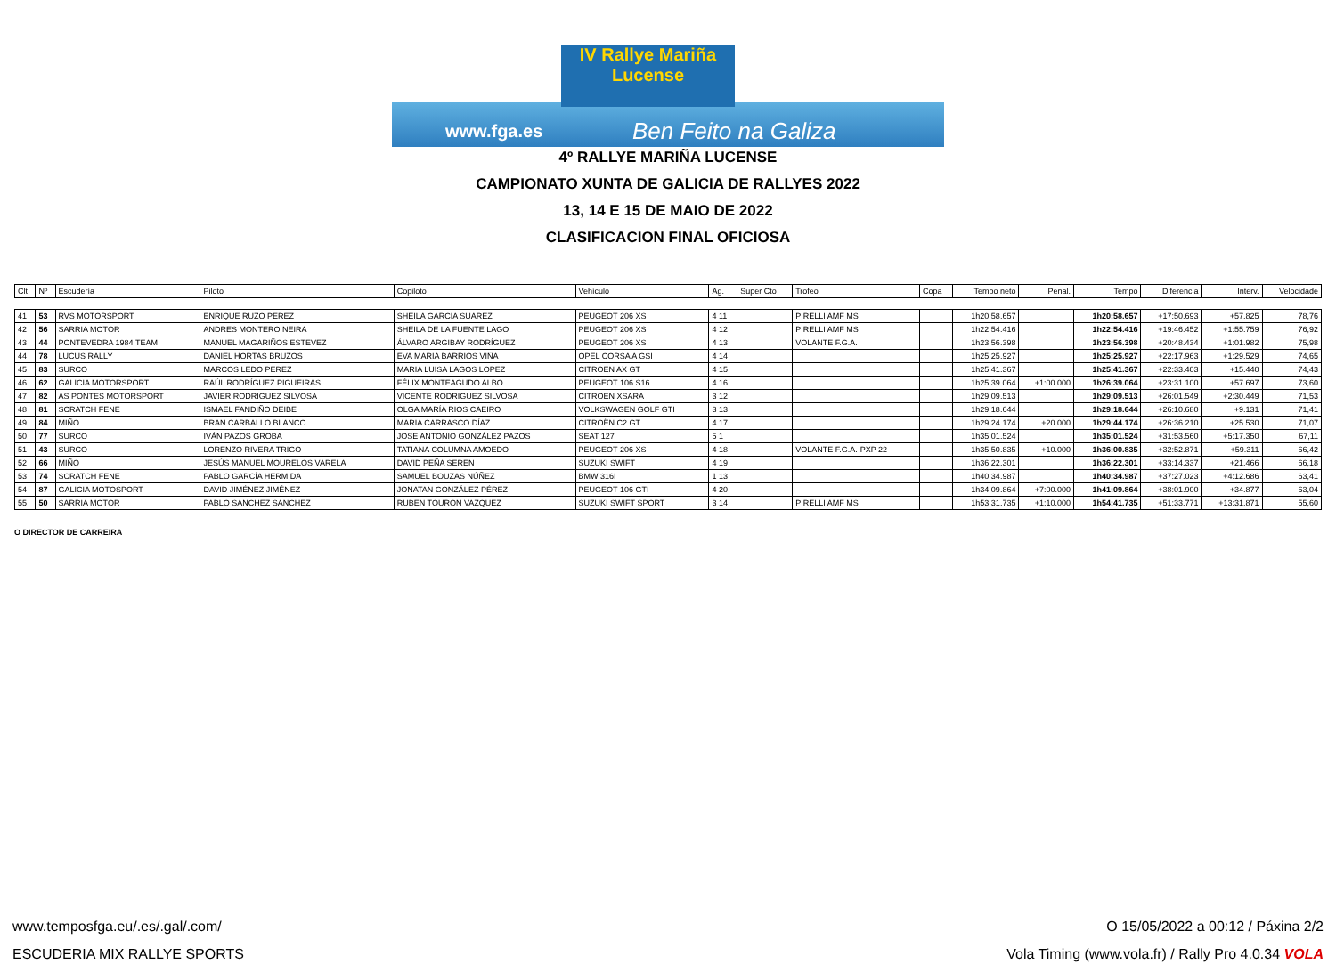IV Rallye Mariña Lucense
www.fga.es Ben Feito na Galiza
4º RALLYE MARIÑA LUCENSE
CAMPIONATO XUNTA DE GALICIA DE RALLYES 2022
13, 14 E 15 DE MAIO DE 2022
CLASIFICACION FINAL OFICIOSA
| Clt | Nº | Escudería | Piloto | Copiloto | Vehículo | Ag. | Super Cto | Trofeo | Copa | Tempo neto | Penal. | Tempo | Diferencia | Interv. | Velocidade |
| --- | --- | --- | --- | --- | --- | --- | --- | --- | --- | --- | --- | --- | --- | --- | --- |
| 41 | 53 | RVS MOTORSPORT | ENRIQUE RUZO PEREZ | SHEILA GARCIA SUAREZ | PEUGEOT 206 XS | 4 11 | | PIRELLI AMF MS | | 1h20:58.657 | | 1h20:58.657 | +17:50.693 | +57.825 | 78,76 |
| 42 | 56 | SARRIA MOTOR | ANDRES MONTERO NEIRA | SHEILA DE LA FUENTE LAGO | PEUGEOT 206 XS | 4 12 | | PIRELLI AMF MS | | 1h22:54.416 | | 1h22:54.416 | +19:46.452 | +1:55.759 | 76,92 |
| 43 | 44 | PONTEVEDRA 1984 TEAM | MANUEL MAGARIÑOS ESTEVEZ | ÁLVARO ARGIBAY RODRÍGUEZ | PEUGEOT 206 XS | 4 13 | | VOLANTE F.G.A. | | 1h23:56.398 | | 1h23:56.398 | +20:48.434 | +1:01.982 | 75,98 |
| 44 | 78 | LUCUS RALLY | DANIEL HORTAS BRUZOS | EVA MARIA BARRIOS VIÑA | OPEL CORSA A GSI | 4 14 | | | | 1h25:25.927 | | 1h25:25.927 | +22:17.963 | +1:29.529 | 74,65 |
| 45 | 83 | SURCO | MARCOS LEDO PEREZ | MARIA LUISA LAGOS LOPEZ | CITROEN AX GT | 4 15 | | | | 1h25:41.367 | | 1h25:41.367 | +22:33.403 | +15.440 | 74,43 |
| 46 | 62 | GALICIA MOTORSPORT | RAÚL RODRÍGUEZ PIGUEIRAS | FÉLIX MONTEAGUDO ALBO | PEUGEOT 106 S16 | 4 16 | | | | 1h25:39.064 | +1:00.000 | 1h26:39.064 | +23:31.100 | +57.697 | 73,60 |
| 47 | 82 | AS PONTES MOTORSPORT | JAVIER RODRIGUEZ SILVOSA | VICENTE RODRIGUEZ SILVOSA | CITROEN XSARA | 3 12 | | | | 1h29:09.513 | | 1h29:09.513 | +26:01.549 | +2:30.449 | 71,53 |
| 48 | 81 | SCRATCH FENE | ISMAEL FANDIÑO DEIBE | OLGA MARÍA RIOS CAEIRO | VOLKSWAGEN GOLF GTI | 3 13 | | | | 1h29:18.644 | | 1h29:18.644 | +26:10.680 | +9.131 | 71,41 |
| 49 | 84 | MIÑO | BRAN CARBALLO BLANCO | MARIA CARRASCO DÍAZ | CITROËN C2 GT | 4 17 | | | | 1h29:24.174 | +20.000 | 1h29:44.174 | +26:36.210 | +25.530 | 71,07 |
| 50 | 77 | SURCO | IVÁN PAZOS GROBA | JOSE ANTONIO GONZÁLEZ PAZOS | SEAT 127 | 5 1 | | | | 1h35:01.524 | | 1h35:01.524 | +31:53.560 | +5:17.350 | 67,11 |
| 51 | 43 | SURCO | LORENZO RIVERA TRIGO | TATIANA COLUMNA AMOEDO | PEUGEOT 206 XS | 4 18 | | VOLANTE F.G.A.-PXP 22 | | 1h35:50.835 | +10.000 | 1h36:00.835 | +32:52.871 | +59.311 | 66,42 |
| 52 | 66 | MIÑO | JESÚS MANUEL MOURELOS VARELA | DAVID PEÑA SEREN | SUZUKI SWIFT | 4 19 | | | | 1h36:22.301 | | 1h36:22.301 | +33:14.337 | +21.466 | 66,18 |
| 53 | 74 | SCRATCH FENE | PABLO GARCÍA HERMIDA | SAMUEL BOUZAS NÚÑEZ | BMW 316I | 1 13 | | | | 1h40:34.987 | | 1h40:34.987 | +37:27.023 | +4:12.686 | 63,41 |
| 54 | 87 | GALICIA MOTOSPORT | DAVID JIMÉNEZ JIMÉNEZ | JONATAN GONZÁLEZ PÉREZ | PEUGEOT 106 GTI | 4 20 | | | | 1h34:09.864 | +7:00.000 | 1h41:09.864 | +38:01.900 | +34.877 | 63,04 |
| 55 | 50 | SARRIA MOTOR | PABLO SANCHEZ SANCHEZ | RUBEN TOURON VAZQUEZ | SUZUKI SWIFT SPORT | 3 14 | | PIRELLI AMF MS | | 1h53:31.735 | +1:10.000 | 1h54:41.735 | +51:33.771 | +13:31.871 | 55,60 |
O DIRECTOR DE CARREIRA
www.temposfga.eu/.es/.gal/.com/ O 15/05/2022 a 00:12 / Páxina 2/2
ESCUDERIA MIX RALLYE SPORTS Vola Timing (www.vola.fr) / Rally Pro 4.0.34 VOLA